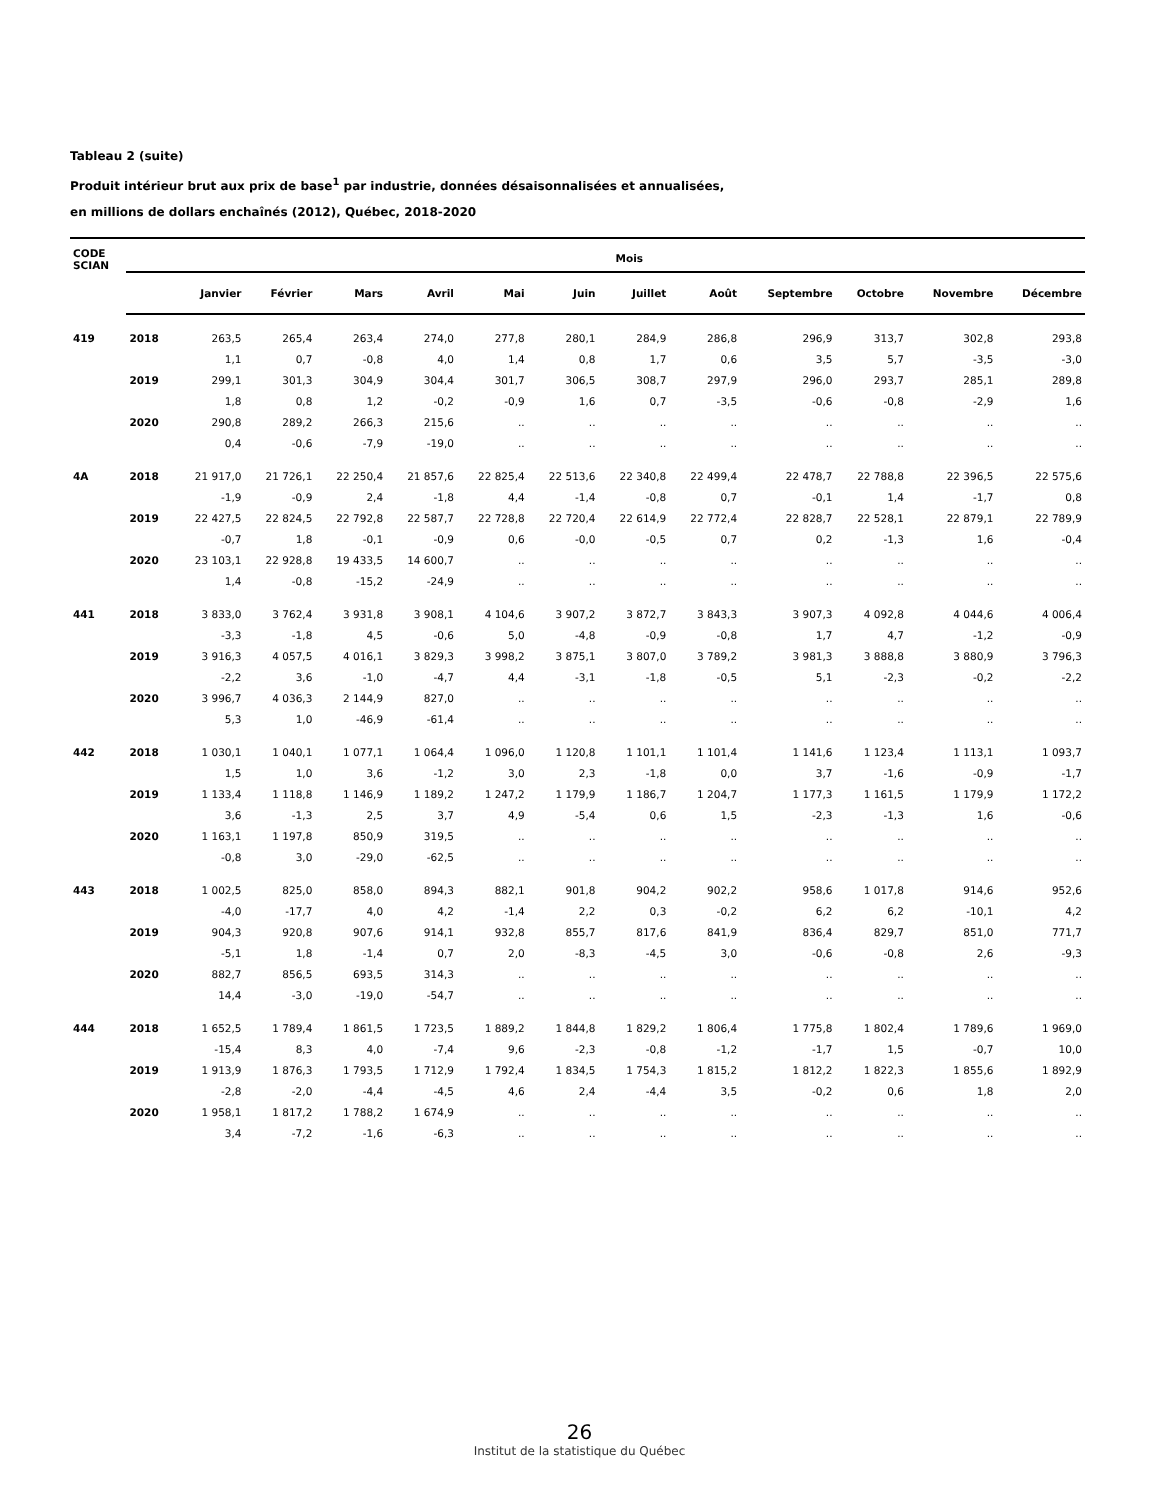Tableau 2 (suite)
Produit intérieur brut aux prix de base<sup>1</sup> par industrie, données désaisonnalisées et annualisées,
en millions de dollars enchaînés (2012), Québec, 2018-2020
| CODE SCIAN | | Mois | | | | | | | | | | | |
| --- | --- | --- | --- | --- | --- | --- | --- | --- | --- | --- | --- | --- | --- |
| | | Janvier | Février | Mars | Avril | Mai | Juin | Juillet | Août | Septembre | Octobre | Novembre | Décembre |
| 419 | 2018 | 263,5 | 265,4 | 263,4 | 274,0 | 277,8 | 280,1 | 284,9 | 286,8 | 296,9 | 313,7 | 302,8 | 293,8 |
| | | 1,1 | 0,7 | -0,8 | 4,0 | 1,4 | 0,8 | 1,7 | 0,6 | 3,5 | 5,7 | -3,5 | -3,0 |
| | 2019 | 299,1 | 301,3 | 304,9 | 304,4 | 301,7 | 306,5 | 308,7 | 297,9 | 296,0 | 293,7 | 285,1 | 289,8 |
| | | 1,8 | 0,8 | 1,2 | -0,2 | -0,9 | 1,6 | 0,7 | -3,5 | -0,6 | -0,8 | -2,9 | 1,6 |
| | 2020 | 290,8 | 289,2 | 266,3 | 215,6 | .. | .. | .. | .. | .. | .. | .. | .. |
| | | 0,4 | -0,6 | -7,9 | -19,0 | .. | .. | .. | .. | .. | .. | .. | .. |
| 4A | 2018 | 21 917,0 | 21 726,1 | 22 250,4 | 21 857,6 | 22 825,4 | 22 513,6 | 22 340,8 | 22 499,4 | 22 478,7 | 22 788,8 | 22 396,5 | 22 575,6 |
| | | -1,9 | -0,9 | 2,4 | -1,8 | 4,4 | -1,4 | -0,8 | 0,7 | -0,1 | 1,4 | -1,7 | 0,8 |
| | 2019 | 22 427,5 | 22 824,5 | 22 792,8 | 22 587,7 | 22 728,8 | 22 720,4 | 22 614,9 | 22 772,4 | 22 828,7 | 22 528,1 | 22 879,1 | 22 789,9 |
| | | -0,7 | 1,8 | -0,1 | -0,9 | 0,6 | -0,0 | -0,5 | 0,7 | 0,2 | -1,3 | 1,6 | -0,4 |
| | 2020 | 23 103,1 | 22 928,8 | 19 433,5 | 14 600,7 | .. | .. | .. | .. | .. | .. | .. | .. |
| | | 1,4 | -0,8 | -15,2 | -24,9 | .. | .. | .. | .. | .. | .. | .. | .. |
| 441 | 2018 | 3 833,0 | 3 762,4 | 3 931,8 | 3 908,1 | 4 104,6 | 3 907,2 | 3 872,7 | 3 843,3 | 3 907,3 | 4 092,8 | 4 044,6 | 4 006,4 |
| | | -3,3 | -1,8 | 4,5 | -0,6 | 5,0 | -4,8 | -0,9 | -0,8 | 1,7 | 4,7 | -1,2 | -0,9 |
| | 2019 | 3 916,3 | 4 057,5 | 4 016,1 | 3 829,3 | 3 998,2 | 3 875,1 | 3 807,0 | 3 789,2 | 3 981,3 | 3 888,8 | 3 880,9 | 3 796,3 |
| | | -2,2 | 3,6 | -1,0 | -4,7 | 4,4 | -3,1 | -1,8 | -0,5 | 5,1 | -2,3 | -0,2 | -2,2 |
| | 2020 | 3 996,7 | 4 036,3 | 2 144,9 | 827,0 | .. | .. | .. | .. | .. | .. | .. | .. |
| | | 5,3 | 1,0 | -46,9 | -61,4 | .. | .. | .. | .. | .. | .. | .. | .. |
| 442 | 2018 | 1 030,1 | 1 040,1 | 1 077,1 | 1 064,4 | 1 096,0 | 1 120,8 | 1 101,1 | 1 101,4 | 1 141,6 | 1 123,4 | 1 113,1 | 1 093,7 |
| | | 1,5 | 1,0 | 3,6 | -1,2 | 3,0 | 2,3 | -1,8 | 0,0 | 3,7 | -1,6 | -0,9 | -1,7 |
| | 2019 | 1 133,4 | 1 118,8 | 1 146,9 | 1 189,2 | 1 247,2 | 1 179,9 | 1 186,7 | 1 204,7 | 1 177,3 | 1 161,5 | 1 179,9 | 1 172,2 |
| | | 3,6 | -1,3 | 2,5 | 3,7 | 4,9 | -5,4 | 0,6 | 1,5 | -2,3 | -1,3 | 1,6 | -0,6 |
| | 2020 | 1 163,1 | 1 197,8 | 850,9 | 319,5 | .. | .. | .. | .. | .. | .. | .. | .. |
| | | -0,8 | 3,0 | -29,0 | -62,5 | .. | .. | .. | .. | .. | .. | .. | .. |
| 443 | 2018 | 1 002,5 | 825,0 | 858,0 | 894,3 | 882,1 | 901,8 | 904,2 | 902,2 | 958,6 | 1 017,8 | 914,6 | 952,6 |
| | | -4,0 | -17,7 | 4,0 | 4,2 | -1,4 | 2,2 | 0,3 | -0,2 | 6,2 | 6,2 | -10,1 | 4,2 |
| | 2019 | 904,3 | 920,8 | 907,6 | 914,1 | 932,8 | 855,7 | 817,6 | 841,9 | 836,4 | 829,7 | 851,0 | 771,7 |
| | | -5,1 | 1,8 | -1,4 | 0,7 | 2,0 | -8,3 | -4,5 | 3,0 | -0,6 | -0,8 | 2,6 | -9,3 |
| | 2020 | 882,7 | 856,5 | 693,5 | 314,3 | .. | .. | .. | .. | .. | .. | .. | .. |
| | | 14,4 | -3,0 | -19,0 | -54,7 | .. | .. | .. | .. | .. | .. | .. | .. |
| 444 | 2018 | 1 652,5 | 1 789,4 | 1 861,5 | 1 723,5 | 1 889,2 | 1 844,8 | 1 829,2 | 1 806,4 | 1 775,8 | 1 802,4 | 1 789,6 | 1 969,0 |
| | | -15,4 | 8,3 | 4,0 | -7,4 | 9,6 | -2,3 | -0,8 | -1,2 | -1,7 | 1,5 | -0,7 | 10,0 |
| | 2019 | 1 913,9 | 1 876,3 | 1 793,5 | 1 712,9 | 1 792,4 | 1 834,5 | 1 754,3 | 1 815,2 | 1 812,2 | 1 822,3 | 1 855,6 | 1 892,9 |
| | | -2,8 | -2,0 | -4,4 | -4,5 | 4,6 | 2,4 | -4,4 | 3,5 | -0,2 | 0,6 | 1,8 | 2,0 |
| | 2020 | 1 958,1 | 1 817,2 | 1 788,2 | 1 674,9 | .. | .. | .. | .. | .. | .. | .. | .. |
| | | 3,4 | -7,2 | -1,6 | -6,3 | .. | .. | .. | .. | .. | .. | .. | .. |
26
Institut de la statistique du Québec